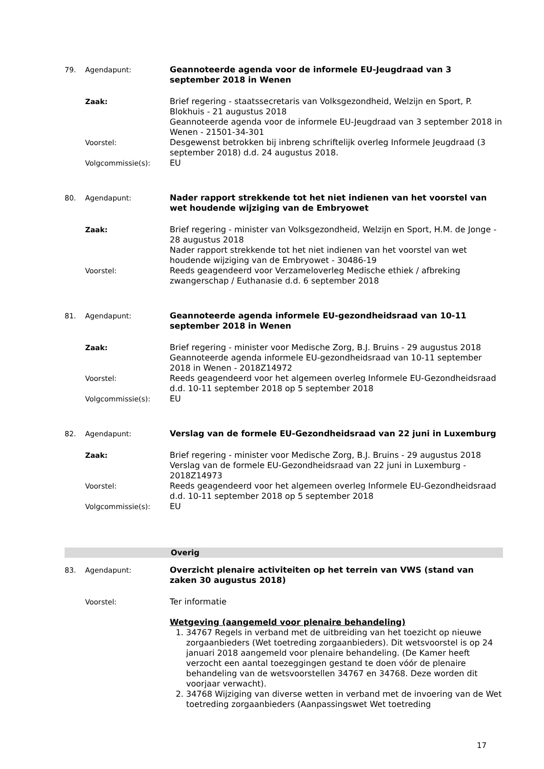79. Agendapunt: Geannoteerde agenda voor de informele EU-Jeugdraad van 3 september 2018 in Wenen
Zaak: Brief regering - staatssecretaris van Volksgezondheid, Welzijn en Sport, P. Blokhuis - 21 augustus 2018
Geannoteerde agenda voor de informele EU-Jeugdraad van 3 september 2018 in Wenen - 21501-34-301
Voorstel: Desgewenst betrokken bij inbreng schriftelijk overleg Informele Jeugdraad (3 september 2018) d.d. 24 augustus 2018.
Volgcommissie(s): EU
80. Agendapunt: Nader rapport strekkende tot het niet indienen van het voorstel van wet houdende wijziging van de Embryowet
Zaak: Brief regering - minister van Volksgezondheid, Welzijn en Sport, H.M. de Jonge - 28 augustus 2018
Nader rapport strekkende tot het niet indienen van het voorstel van wet houdende wijziging van de Embryowet - 30486-19
Voorstel: Reeds geagendeerd voor Verzameloverleg Medische ethiek / afbreking zwangerschap / Euthanasie d.d. 6 september 2018
81. Agendapunt: Geannoteerde agenda informele EU-gezondheidsraad van 10-11 september 2018 in Wenen
Zaak: Brief regering - minister voor Medische Zorg, B.J. Bruins - 29 augustus 2018
Geannoteerde agenda informele EU-gezondheidsraad van 10-11 september 2018 in Wenen - 2018Z14972
Voorstel: Reeds geagendeerd voor het algemeen overleg Informele EU-Gezondheidsraad d.d. 10-11 september 2018 op 5 september 2018
Volgcommissie(s): EU
82. Agendapunt: Verslag van de formele EU-Gezondheidsraad van 22 juni in Luxemburg
Zaak: Brief regering - minister voor Medische Zorg, B.J. Bruins - 29 augustus 2018
Verslag van de formele EU-Gezondheidsraad van 22 juni in Luxemburg - 2018Z14973
Voorstel: Reeds geagendeerd voor het algemeen overleg Informele EU-Gezondheidsraad d.d. 10-11 september 2018 op 5 september 2018
Volgcommissie(s): EU
Overig
83. Agendapunt: Overzicht plenaire activiteiten op het terrein van VWS (stand van zaken 30 augustus 2018)
Voorstel: Ter informatie
Wetgeving (aangemeld voor plenaire behandeling)
1. 34767 Regels in verband met de uitbreiding van het toezicht op nieuwe zorgaanbieders (Wet toetreding zorgaanbieders). Dit wetsvoorstel is op 24 januari 2018 aangemeld voor plenaire behandeling. (De Kamer heeft verzocht een aantal toezeggingen gestand te doen vóór de plenaire behandeling van de wetsvoorstellen 34767 en 34768. Deze worden dit voorjaar verwacht).
2. 34768 Wijziging van diverse wetten in verband met de invoering van de Wet toetreding zorgaanbieders (Aanpassingswet Wet toetreding
17